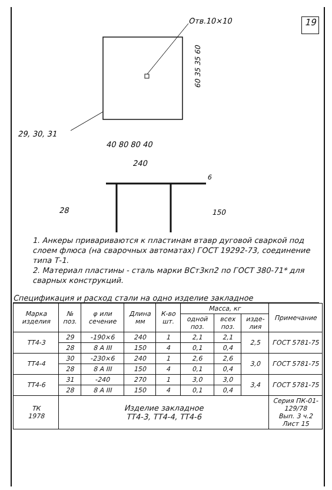19
Отв.10×10
29, 30, 31
40 80 80 40
240
60 35 35 60
28
6
150
1. Анкеры приваривают­ся к пластинам втавр дуговой сваркой под слоем флюса (на сварочных автоматах) ГОСТ 19292-73, соединение типа Т-1.
2. Материал пластины - сталь марки ВСт3кп2 по ГОСТ 380-71* для сварных конструкций.
Спецификация и расход стали на одно изделие закладное
| Марка изделия | № поз. | φ или сечение | Длина мм | К-во шт. | Масса, кг | | | Приме­чание |
| --- | --- | --- | --- | --- | --- | --- | --- | --- |
| | | | | | одной поз. | всех поз. | изде­лия | |
| ТТ4-3 | 29 | -190×6 | 240 | 1 | 2,1 | 2,1 | 2,5 | ГОСТ 5781-75 |
| | 28 | 8 А III | 150 | 4 | 0,1 | 0,4 | | |
| ТТ4-4 | 30 | -230×6 | 240 | 1 | 2,6 | 2,6 | 3,0 | ГОСТ 5781-75 |
| | 28 | 8 А III | 150 | 4 | 0,1 | 0,4 | | |
| ТТ4-6 | 31 | -240 | 270 | 1 | 3,0 | 3,0 | 3,4 | ГОСТ 5781-75 |
| | 28 | 8 А III | 150 | 4 | 0,1 | 0,4 | | |
| ТК 1978 | Изделие закладное ТТ4-3, ТТ4-4, ТТ4-6 | | | | | | | Серия ПК-01-129/78 Вып. 3 ч.2 Лист 15 |